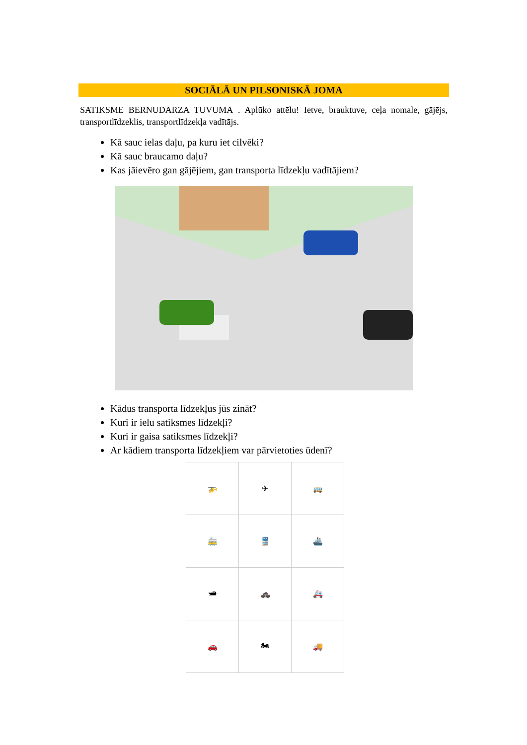SOCIĀLĀ UN PILSONISKĀ JOMA
SATIKSME BĒRNUDĀRZA TUVUMĀ . Aplūko attēlu! Ietve, brauktuve, ceļa nomale, gājējs, transportlīdzeklis, transportlīdzekļa vadītājs.
Kā sauc ielas daļu, pa kuru iet cilvēki?
Kā sauc braucamo daļu?
Kas jāievēro gan gājējiem, gan transporta līdzekļu vadītājiem?
Kādus transporta līdzekļus jūs zināt?
Kuri ir ielu satiksmes līdzekļi?
Kuri ir gaisa satiksmes līdzekļi?
Ar kādiem transporta līdzekļiem var pārvietoties ūdenī?
| 🚁 | ✈ | 🚌 |
| 🚋 | 🚆 | 🚢 |
| 🛥 | 🚓 | 🚑 |
| 🚗 | 🏍 | 🚚 |